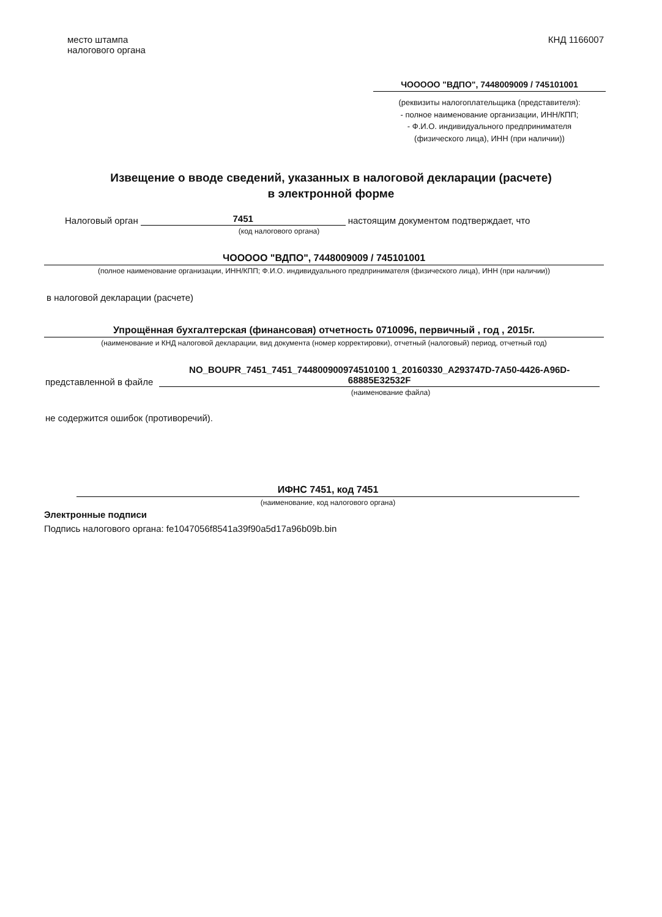место штампа
налогового органа
КНД 1166007
ЧООООО "ВДПО", 7448009009 / 745101001
(реквизиты налогоплательщика (представителя):
- полное наименование организации, ИНН/КПП;
- Ф.И.О. индивидуального предпринимателя
(физического лица), ИНН (при наличии))
Извещение о вводе сведений, указанных в налоговой декларации (расчете)
в электронной форме
Налоговый орган 7451 настоящим документом подтверждает, что
(код налогового органа)
ЧООООО "ВДПО", 7448009009 / 745101001
(полное наименование организации, ИНН/КПП; Ф.И.О. индивидуального предпринимателя (физического лица), ИНН (при наличии))
в налоговой декларации (расчете)
Упрощённая бухгалтерская (финансовая) отчетность 0710096, первичный , год , 2015г.
(наименование и КНД налоговой декларации, вид документа (номер корректировки), отчетный (налоговый) период, отчетный год)
представленной в файле NO_BOUPR_7451_7451_744800900974510100 1_20160330_A293747D-7A50-4426-A96D-68885E32532F
(наименование файла)
не содержится ошибок (противоречий).
ИФНС 7451, код 7451
(наименование, код налогового органа)
Электронные подписи
Подпись налогового органа: fe1047056f8541a39f90a5d17a96b09b.bin